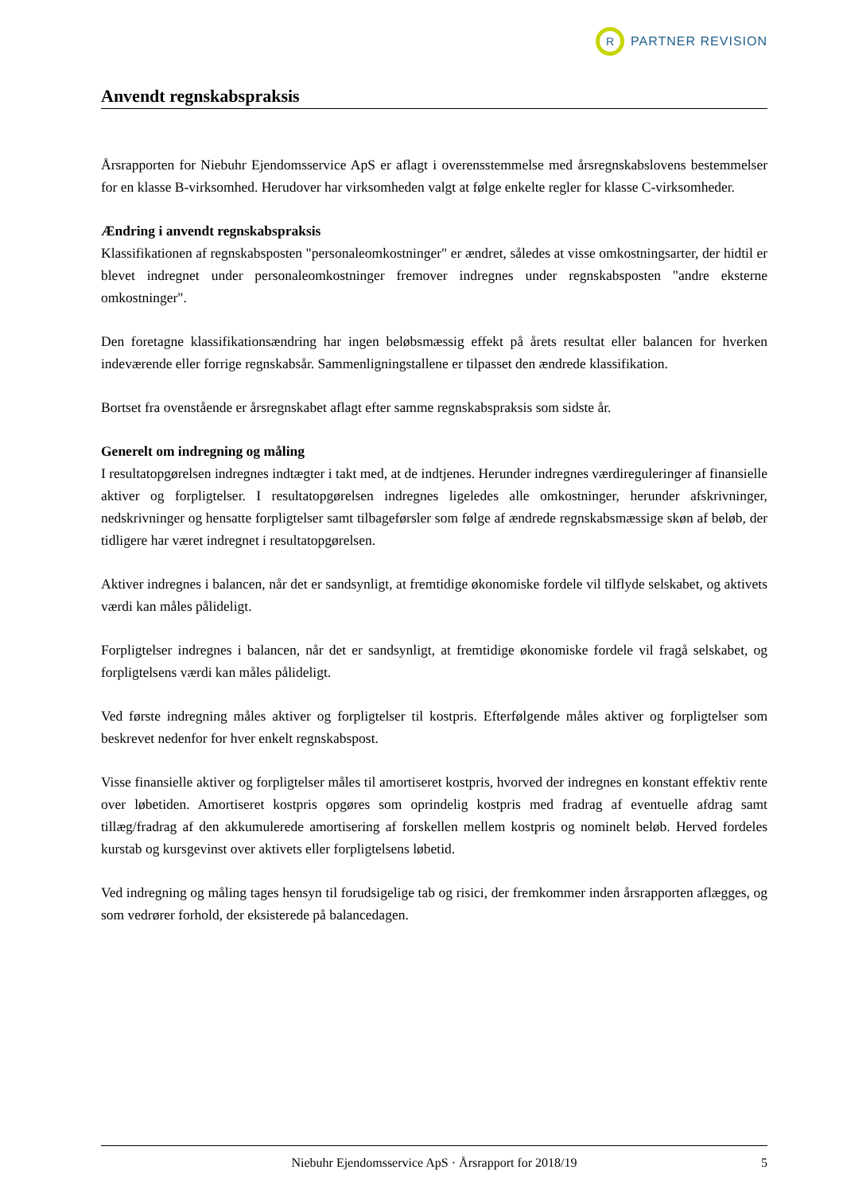R
PARTNER REVISION
Anvendt regnskabspraksis
Årsrapporten for Niebuhr Ejendomsservice ApS er aflagt i overensstemmelse med årsregnskabslovens bestemmelser for en klasse B-virksomhed. Herudover har virksomheden valgt at følge enkelte regler for klasse C-virksomheder.
Ændring i anvendt regnskabspraksis
Klassifikationen af regnskabsposten "personaleomkostninger" er ændret, således at visse omkostningsarter, der hidtil er blevet indregnet under personaleomkostninger fremover indregnes under regnskabsposten "andre eksterne omkostninger".
Den foretagne klassifikationsændring har ingen beløbsmæssig effekt på årets resultat eller balancen for hverken indeværende eller forrige regnskabsår. Sammenligningstallene er tilpasset den ændrede klassifikation.
Bortset fra ovenstående er årsregnskabet aflagt efter samme regnskabspraksis som sidste år.
Generelt om indregning og måling
I resultatopgørelsen indregnes indtægter i takt med, at de indtjenes. Herunder indregnes værdireguleringer af finansielle aktiver og forpligtelser. I resultatopgørelsen indregnes ligeledes alle omkostninger, herunder afskrivninger, nedskrivninger og hensatte forpligtelser samt tilbageførsler som følge af ændrede regnskabsmæssige skøn af beløb, der tidligere har været indregnet i resultatopgørelsen.
Aktiver indregnes i balancen, når det er sandsynligt, at fremtidige økonomiske fordele vil tilflyde selskabet, og aktivets værdi kan måles pålideligt.
Forpligtelser indregnes i balancen, når det er sandsynligt, at fremtidige økonomiske fordele vil fragå selskabet, og forpligtelsens værdi kan måles pålideligt.
Ved første indregning måles aktiver og forpligtelser til kostpris. Efterfølgende måles aktiver og forpligtelser som beskrevet nedenfor for hver enkelt regnskabspost.
Visse finansielle aktiver og forpligtelser måles til amortiseret kostpris, hvorved der indregnes en konstant effektiv rente over løbetiden. Amortiseret kostpris opgøres som oprindelig kostpris med fradrag af eventuelle afdrag samt tillæg/fradrag af den akkumulerede amortisering af forskellen mellem kostpris og nominelt beløb. Herved fordeles kurstab og kursgevinst over aktivets eller forpligtelsens løbetid.
Ved indregning og måling tages hensyn til forudsigelige tab og risici, der fremkommer inden årsrapporten aflægges, og som vedrører forhold, der eksisterede på balancedagen.
Niebuhr Ejendomsservice ApS · Årsrapport for 2018/19 5